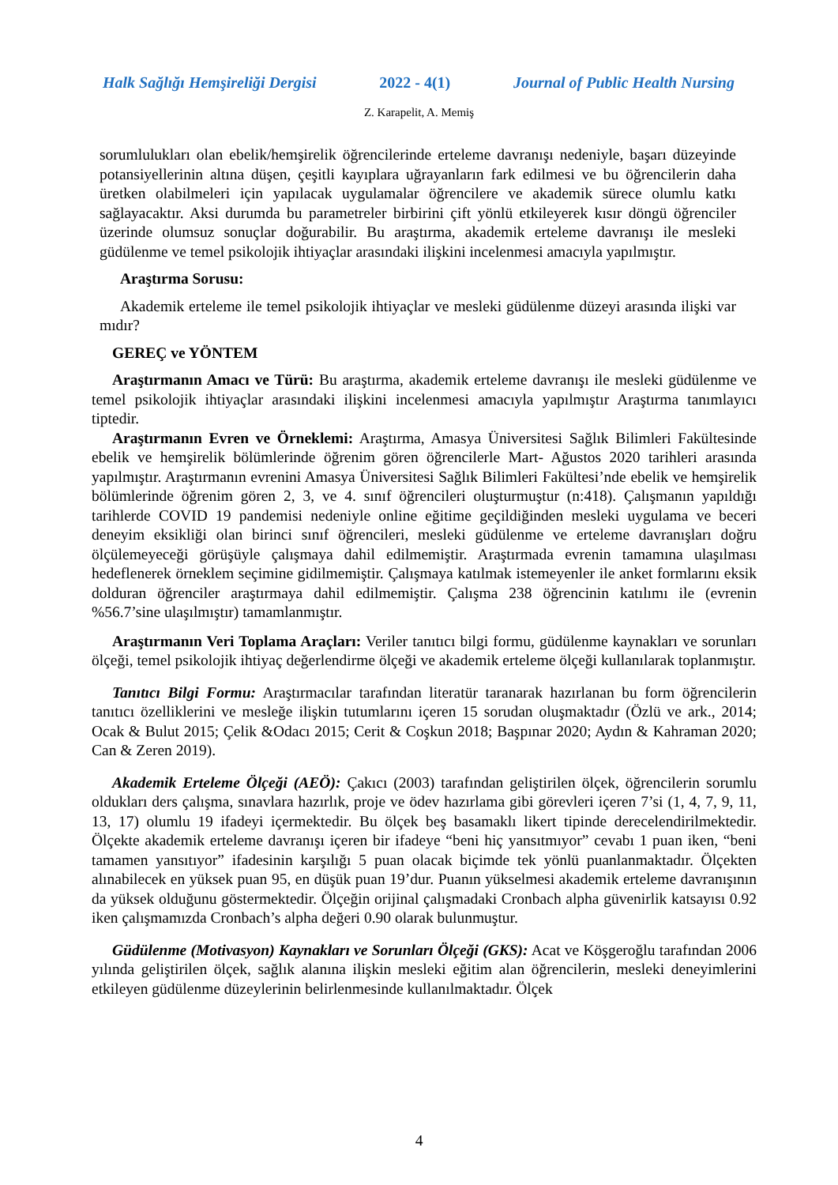Halk Sağlığı Hemşireliği Dergisi 2022 - 4(1) Journal of Public Health Nursing
Z. Karapelit, A. Memiş
sorumlulukları olan ebelik/hemşirelik öğrencilerinde erteleme davranışı nedeniyle, başarı düzeyinde potansiyellerinin altına düşen, çeşitli kayıplara uğrayanların fark edilmesi ve bu öğrencilerin daha üretken olabilmeleri için yapılacak uygulamalar öğrencilere ve akademik sürece olumlu katkı sağlayacaktır. Aksi durumda bu parametreler birbirini çift yönlü etkileyerek kısır döngü öğrenciler üzerinde olumsuz sonuçlar doğurabilir. Bu araştırma, akademik erteleme davranışı ile mesleki güdülenme ve temel psikolojik ihtiyaçlar arasındaki ilişkini incelenmesi amacıyla yapılmıştır.
Araştırma Sorusu:
Akademik erteleme ile temel psikolojik ihtiyaçlar ve mesleki güdülenme düzeyi arasında ilişki var mıdır?
GEREÇ ve YÖNTEM
Araştırmanın Amacı ve Türü: Bu araştırma, akademik erteleme davranışı ile mesleki güdülenme ve temel psikolojik ihtiyaçlar arasındaki ilişkini incelenmesi amacıyla yapılmıştır Araştırma tanımlayıcı tiptedir.
Araştırmanın Evren ve Örneklemi: Araştırma, Amasya Üniversitesi Sağlık Bilimleri Fakültesinde ebelik ve hemşirelik bölümlerinde öğrenim gören öğrencilerle Mart- Ağustos 2020 tarihleri arasında yapılmıştır. Araştırmanın evrenini Amasya Üniversitesi Sağlık Bilimleri Fakültesi’nde ebelik ve hemşirelik bölümlerinde öğrenim gören 2, 3, ve 4. sınıf öğrencileri oluşturmuştur (n:418). Çalışmanın yapıldığı tarihlerde COVID 19 pandemisi nedeniyle online eğitime geçildiğinden mesleki uygulama ve beceri deneyim eksikliği olan birinci sınıf öğrencileri, mesleki güdülenme ve erteleme davranışları doğru ölçülemeyeceği görüşüyle çalışmaya dahil edilmemiştir. Araştırmada evrenin tamamına ulaşılması hedeflenerek örneklem seçimine gidilmemiştir. Çalışmaya katılmak istemeyenler ile anket formlarını eksik dolduran öğrenciler araştırmaya dahil edilmemiştir. Çalışma 238 öğrencinin katılımı ile (evrenin %56.7’sine ulaşılmıştır) tamamlanmıştır.
Araştırmanın Veri Toplama Araçları: Veriler tanıtıcı bilgi formu, güdülenme kaynakları ve sorunları ölçeği, temel psikolojik ihtiyaç değerlendirme ölçeği ve akademik erteleme ölçeği kullanılarak toplanmıştır.
Tanıtıcı Bilgi Formu: Araştırmacılar tarafından literatür taranarak hazırlanan bu form öğrencilerin tanıtıcı özelliklerini ve mesleğe ilişkin tutumlarını içeren 15 sorudan oluşmaktadır (Özlü ve ark., 2014; Ocak & Bulut 2015; Çelik &Odacı 2015; Cerit & Coşkun 2018; Başpınar 2020; Aydın & Kahraman 2020; Can & Zeren 2019).
Akademik Erteleme Ölçeği (AEÖ): Çakıcı (2003) tarafından geliştirilen ölçek, öğrencilerin sorumlu oldukları ders çalışma, sınavlara hazırlık, proje ve ödev hazırlama gibi görevleri içeren 7’si (1, 4, 7, 9, 11, 13, 17) olumlu 19 ifadeyi içermektedir. Bu ölçek beş basamaklı likert tipinde derecelendirilmektedir. Ölçekte akademik erteleme davranışı içeren bir ifadeye “beni hiç yansıtmıyor” cevabı 1 puan iken, “beni tamamen yansıtıyor” ifadesinin karşılığı 5 puan olacak biçimde tek yönlü puanlanmaktadır. Ölçekten alınabilecek en yüksek puan 95, en düşük puan 19’dur. Puanın yükselmesi akademik erteleme davranışının da yüksek olduğunu göstermektedir. Ölçeğin orijinal çalışmadaki Cronbach alpha güvenirlik katsayısı 0.92 iken çalışmamızda Cronbach’s alpha değeri 0.90 olarak bulunmuştur.
Güdülenme (Motivasyon) Kaynakları ve Sorunları Ölçeği (GKS): Acat ve Köşgeroğlu tarafından 2006 yılında geliştirilen ölçek, sağlık alanına ilişkin mesleki eğitim alan öğrencilerin, mesleki deneyimlerini etkileyen güdülenme düzeylerinin belirlenmesinde kullanılmaktadır. Ölçek
4